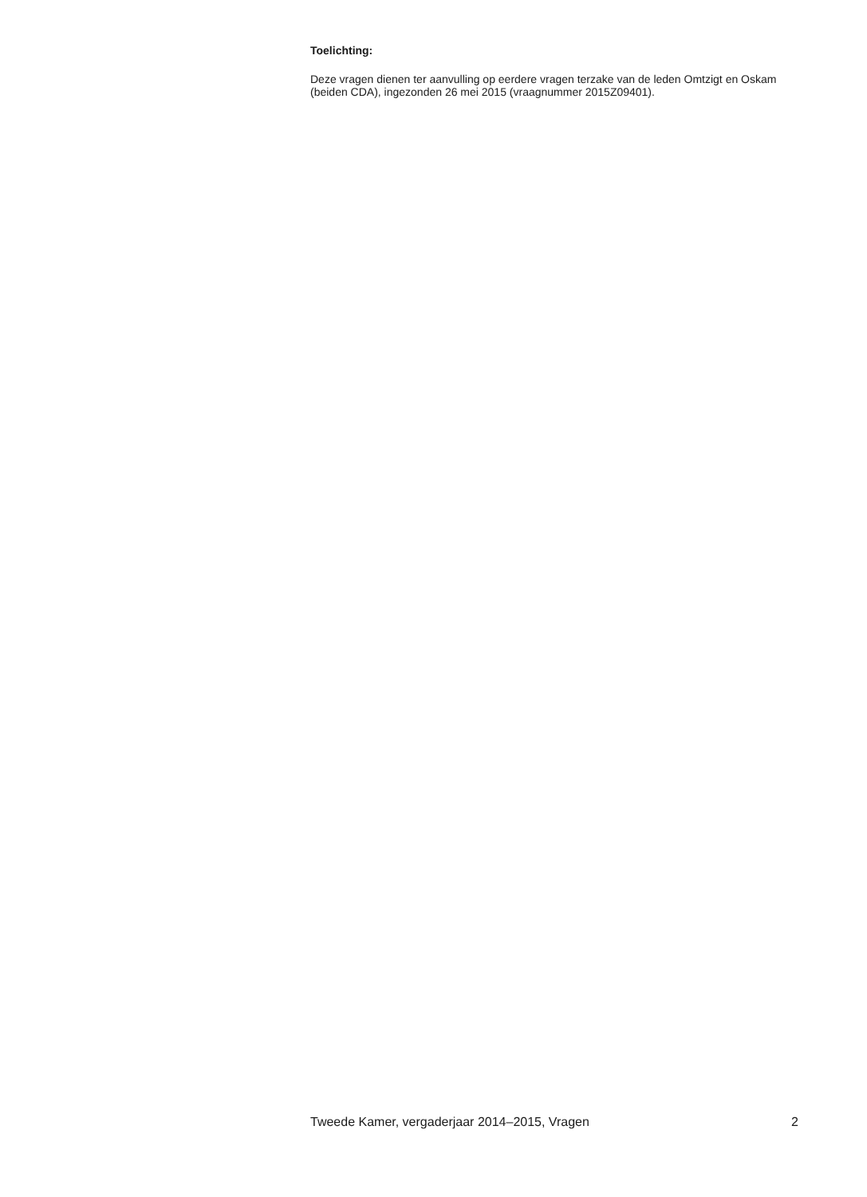Toelichting:
Deze vragen dienen ter aanvulling op eerdere vragen terzake van de leden Omtzigt en Oskam (beiden CDA), ingezonden 26 mei 2015 (vraagnummer 2015Z09401).
Tweede Kamer, vergaderjaar 2014–2015, Vragen 2